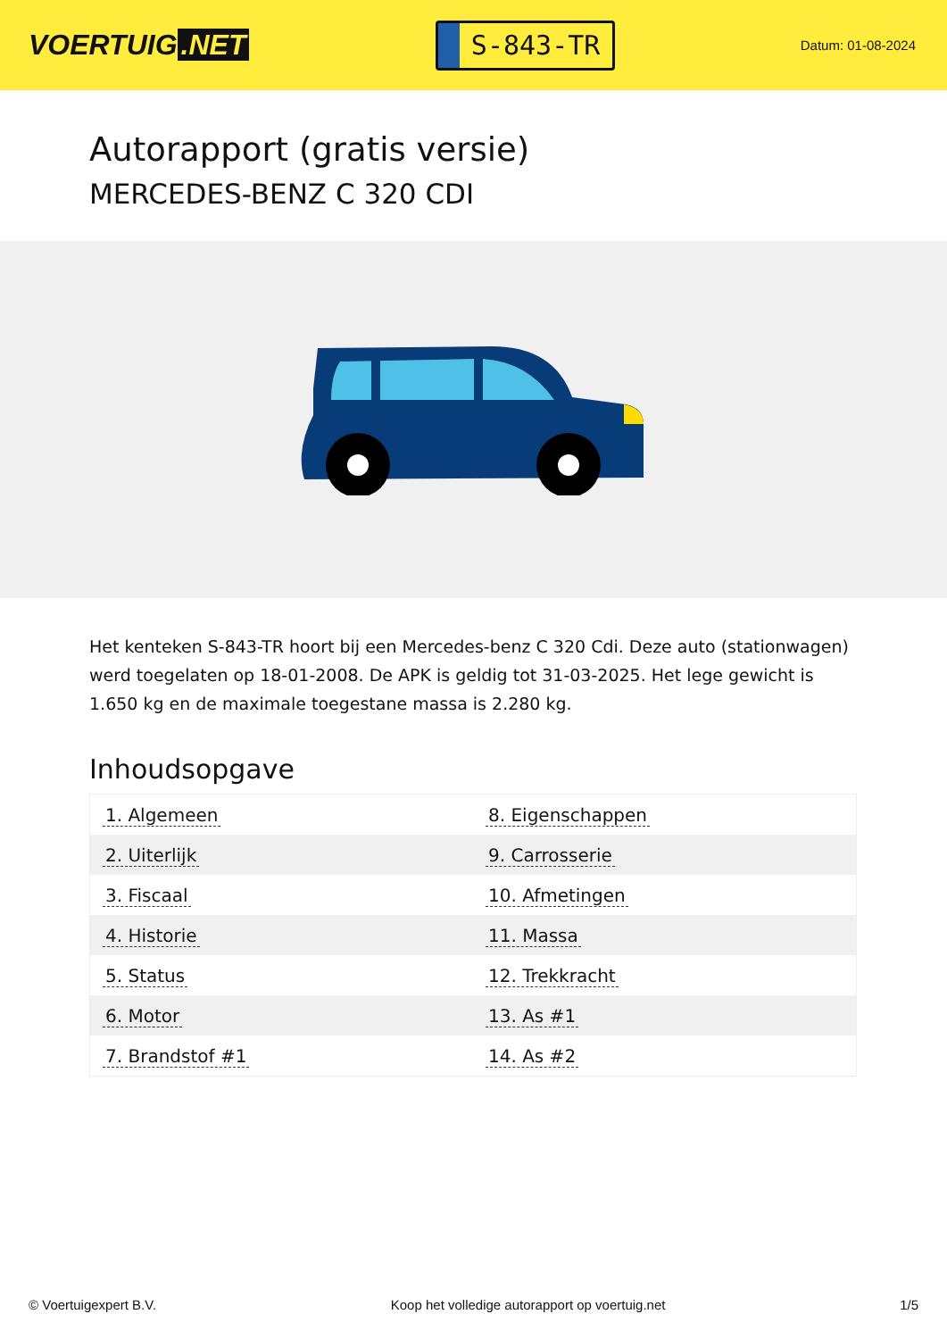VOERTUIG.NET
S-843-TR
Datum: 01-08-2024
Autorapport (gratis versie)
MERCEDES-BENZ C 320 CDI
Het kenteken S-843-TR hoort bij een Mercedes-benz C 320 Cdi. Deze auto (stationwagen) werd toegelaten op 18-01-2008. De APK is geldig tot 31-03-2025. Het lege gewicht is 1.650 kg en de maximale toegestane massa is 2.280 kg.
Inhoudsopgave
| 1. Algemeen | 8. Eigenschappen |
| 2. Uiterlijk | 9. Carrosserie |
| 3. Fiscaal | 10. Afmetingen |
| 4. Historie | 11. Massa |
| 5. Status | 12. Trekkracht |
| 6. Motor | 13. As #1 |
| 7. Brandstof #1 | 14. As #2 |
© Voertuigexpert B.V. Koop het volledige autorapport op voertuig.net 1/5